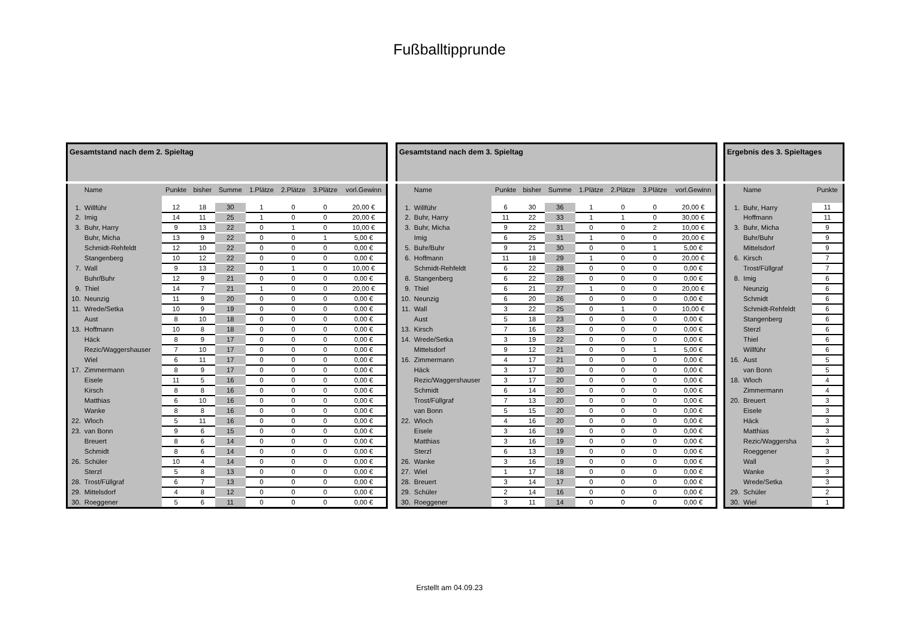Fußballtipprunde
| Gesamtstand nach dem 2. Spieltag | | | | | | | | |
| --- | --- | --- | --- | --- | --- | --- | --- | --- |
| | Name | Punkte | bisher | Summe | 1.Plätze | 2.Plätze | 3.Plätze | vorl.Gewinn |
| 1. | Willführ | 12 | 18 | 30 | 1 | 0 | 0 | 20,00 € |
| 2. | Imig | 14 | 11 | 25 | 1 | 0 | 0 | 20,00 € |
| 3. | Buhr, Harry | 9 | 13 | 22 | 0 | 1 | 0 | 10,00 € |
| | Buhr, Micha | 13 | 9 | 22 | 0 | 0 | 1 | 5,00 € |
| | Schmidt-Rehfeldt | 12 | 10 | 22 | 0 | 0 | 0 | 0,00 € |
| | Stangenberg | 10 | 12 | 22 | 0 | 0 | 0 | 0,00 € |
| 7. | Wall | 9 | 13 | 22 | 0 | 1 | 0 | 10,00 € |
| | Buhr/Buhr | 12 | 9 | 21 | 0 | 0 | 0 | 0,00 € |
| 9. | Thiel | 14 | 7 | 21 | 1 | 0 | 0 | 20,00 € |
| 10. | Neunzig | 11 | 9 | 20 | 0 | 0 | 0 | 0,00 € |
| 11. | Wrede/Setka | 10 | 9 | 19 | 0 | 0 | 0 | 0,00 € |
| | Aust | 8 | 10 | 18 | 0 | 0 | 0 | 0,00 € |
| 13. | Hoffmann | 10 | 8 | 18 | 0 | 0 | 0 | 0,00 € |
| | Häck | 8 | 9 | 17 | 0 | 0 | 0 | 0,00 € |
| | Rezic/Waggershauser | 7 | 10 | 17 | 0 | 0 | 0 | 0,00 € |
| | Wiel | 6 | 11 | 17 | 0 | 0 | 0 | 0,00 € |
| 17. | Zimmermann | 8 | 9 | 17 | 0 | 0 | 0 | 0,00 € |
| | Eisele | 11 | 5 | 16 | 0 | 0 | 0 | 0,00 € |
| | Kirsch | 8 | 8 | 16 | 0 | 0 | 0 | 0,00 € |
| | Matthias | 6 | 10 | 16 | 0 | 0 | 0 | 0,00 € |
| | Wanke | 8 | 8 | 16 | 0 | 0 | 0 | 0,00 € |
| 22. | Wloch | 5 | 11 | 16 | 0 | 0 | 0 | 0,00 € |
| 23. | van Bonn | 9 | 6 | 15 | 0 | 0 | 0 | 0,00 € |
| | Breuert | 8 | 6 | 14 | 0 | 0 | 0 | 0,00 € |
| | Schmidt | 8 | 6 | 14 | 0 | 0 | 0 | 0,00 € |
| 26. | Schüler | 10 | 4 | 14 | 0 | 0 | 0 | 0,00 € |
| | Sterzl | 5 | 8 | 13 | 0 | 0 | 0 | 0,00 € |
| 28. | Trost/Füllgraf | 6 | 7 | 13 | 0 | 0 | 0 | 0,00 € |
| 29. | Mittelsdorf | 4 | 8 | 12 | 0 | 0 | 0 | 0,00 € |
| 30. | Roeggener | 5 | 6 | 11 | 0 | 0 | 0 | 0,00 € |
| Gesamtstand nach dem 3. Spieltag | | | | | | | | |
| --- | --- | --- | --- | --- | --- | --- | --- | --- |
| | Name | Punkte | bisher | Summe | 1.Plätze | 2.Plätze | 3.Plätze | vorl.Gewinn |
| 1. | Willführ | 6 | 30 | 36 | 1 | 0 | 0 | 20,00 € |
| 2. | Buhr, Harry | 11 | 22 | 33 | 1 | 1 | 0 | 30,00 € |
| 3. | Buhr, Micha | 9 | 22 | 31 | 0 | 0 | 2 | 10,00 € |
| | Imig | 6 | 25 | 31 | 1 | 0 | 0 | 20,00 € |
| 5. | Buhr/Buhr | 9 | 21 | 30 | 0 | 0 | 1 | 5,00 € |
| 6. | Hoffmann | 11 | 18 | 29 | 1 | 0 | 0 | 20,00 € |
| | Schmidt-Rehfeldt | 6 | 22 | 28 | 0 | 0 | 0 | 0,00 € |
| 8. | Stangenberg | 6 | 22 | 28 | 0 | 0 | 0 | 0,00 € |
| 9. | Thiel | 6 | 21 | 27 | 1 | 0 | 0 | 20,00 € |
| 10. | Neunzig | 6 | 20 | 26 | 0 | 0 | 0 | 0,00 € |
| 11. | Wall | 3 | 22 | 25 | 0 | 1 | 0 | 10,00 € |
| | Aust | 5 | 18 | 23 | 0 | 0 | 0 | 0,00 € |
| 13. | Kirsch | 7 | 16 | 23 | 0 | 0 | 0 | 0,00 € |
| 14. | Wrede/Setka | 3 | 19 | 22 | 0 | 0 | 0 | 0,00 € |
| | Mittelsdorf | 9 | 12 | 21 | 0 | 0 | 1 | 5,00 € |
| 16. | Zimmermann | 4 | 17 | 21 | 0 | 0 | 0 | 0,00 € |
| | Häck | 3 | 17 | 20 | 0 | 0 | 0 | 0,00 € |
| | Rezic/Waggershauser | 3 | 17 | 20 | 0 | 0 | 0 | 0,00 € |
| | Schmidt | 6 | 14 | 20 | 0 | 0 | 0 | 0,00 € |
| | Trost/Füllgraf | 7 | 13 | 20 | 0 | 0 | 0 | 0,00 € |
| | van Bonn | 5 | 15 | 20 | 0 | 0 | 0 | 0,00 € |
| 22. | Wloch | 4 | 16 | 20 | 0 | 0 | 0 | 0,00 € |
| | Eisele | 3 | 16 | 19 | 0 | 0 | 0 | 0,00 € |
| | Matthias | 3 | 16 | 19 | 0 | 0 | 0 | 0,00 € |
| | Sterzl | 6 | 13 | 19 | 0 | 0 | 0 | 0,00 € |
| 26. | Wanke | 3 | 16 | 19 | 0 | 0 | 0 | 0,00 € |
| 27. | Wiel | 1 | 17 | 18 | 0 | 0 | 0 | 0,00 € |
| 28. | Breuert | 3 | 14 | 17 | 0 | 0 | 0 | 0,00 € |
| 29. | Schüler | 2 | 14 | 16 | 0 | 0 | 0 | 0,00 € |
| 30. | Roeggener | 3 | 11 | 14 | 0 | 0 | 0 | 0,00 € |
| Ergebnis des 3. Spieltages | | |
| --- | --- | --- |
| | Name | Punkte |
| 1. | Buhr, Harry | 11 |
| | Hoffmann | 11 |
| 3. | Buhr, Micha | 9 |
| | Buhr/Buhr | 9 |
| | Mittelsdorf | 9 |
| 6. | Kirsch | 7 |
| | Trost/Füllgraf | 7 |
| 8. | Imig | 6 |
| | Neunzig | 6 |
| | Schmidt | 6 |
| | Schmidt-Rehfeldt | 6 |
| | Stangenberg | 6 |
| | Sterzl | 6 |
| | Thiel | 6 |
| | Willführ | 6 |
| 16. | Aust | 5 |
| | van Bonn | 5 |
| 18. | Wloch | 4 |
| | Zimmermann | 4 |
| 20. | Breuert | 3 |
| | Eisele | 3 |
| | Häck | 3 |
| | Matthias | 3 |
| | Rezic/Waggersha | 3 |
| | Roeggener | 3 |
| | Wall | 3 |
| | Wanke | 3 |
| | Wrede/Setka | 3 |
| 29. | Schüler | 2 |
| 30. | Wiel | 1 |
Erstellt am 04.09.23